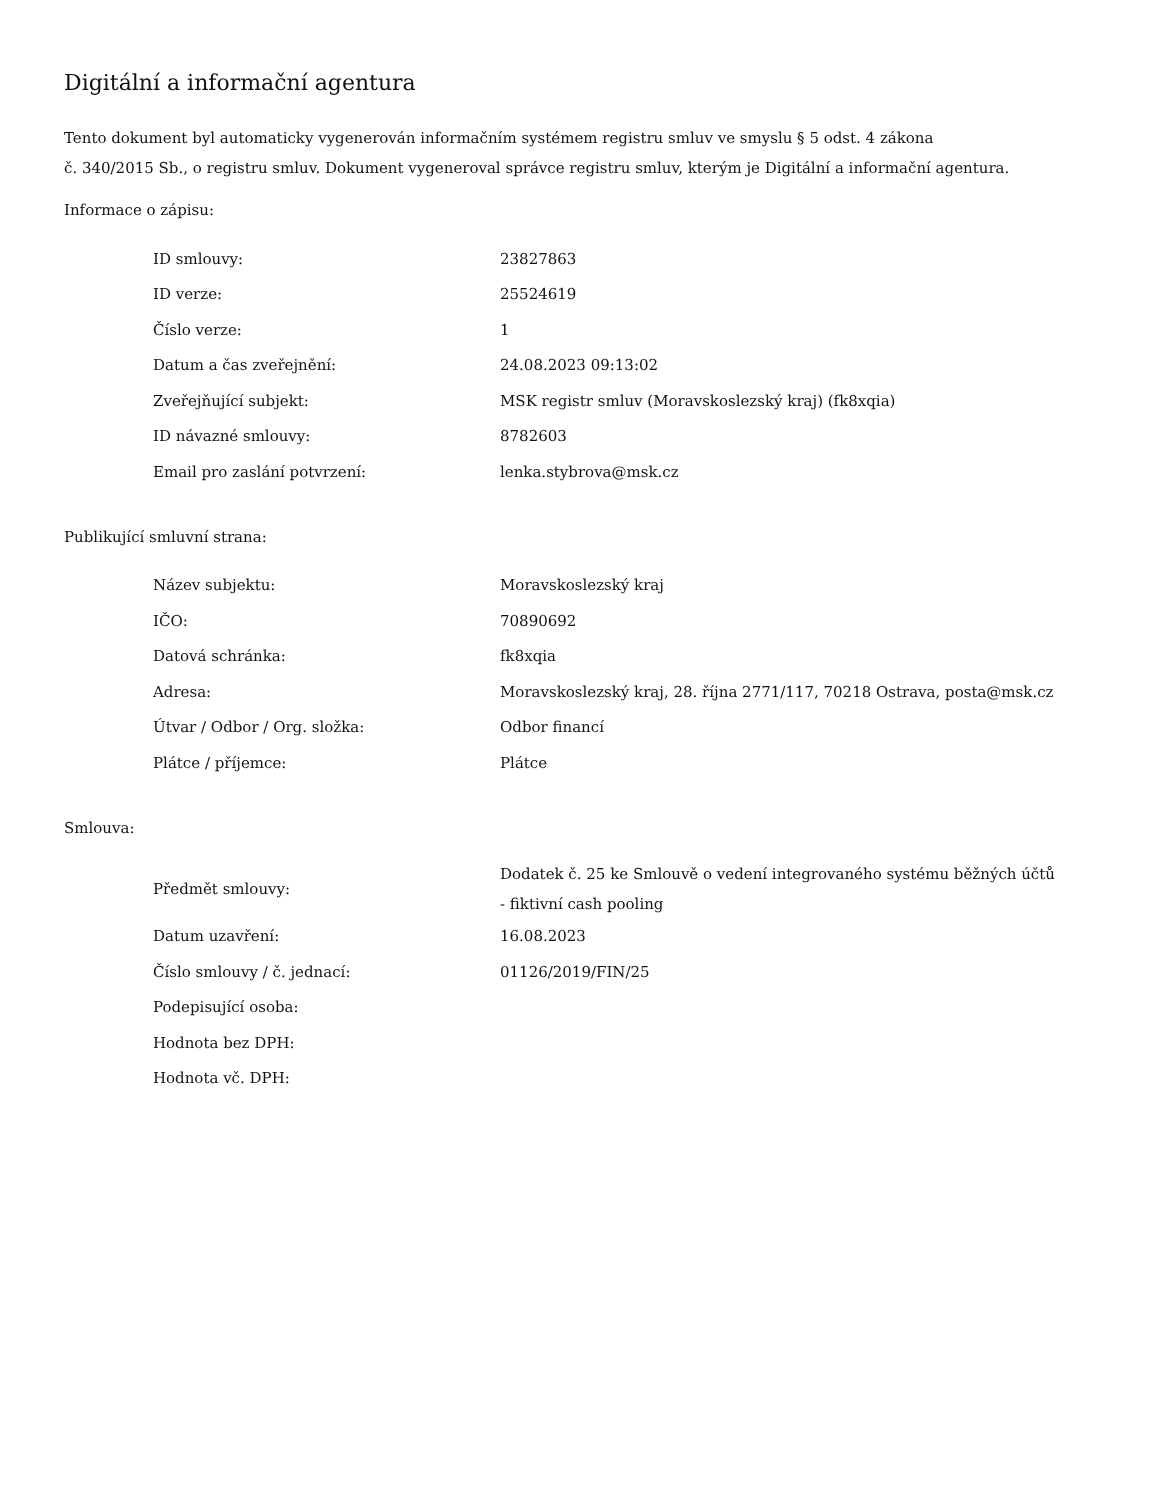Digitální a informační agentura
Tento dokument byl automaticky vygenerován informačním systémem registru smluv ve smyslu § 5 odst. 4 zákona
č. 340/2015 Sb., o registru smluv. Dokument vygeneroval správce registru smluv, kterým je Digitální a informační agentura.
Informace o zápisu:
| ID smlouvy: | 23827863 |
| ID verze: | 25524619 |
| Číslo verze: | 1 |
| Datum a čas zveřejnění: | 24.08.2023 09:13:02 |
| Zveřejňující subjekt: | MSK registr smluv (Moravskoslezský kraj) (fk8xqia) |
| ID návazné smlouvy: | 8782603 |
| Email pro zaslání potvrzení: | lenka.stybrova@msk.cz |
Publikující smluvní strana:
| Název subjektu: | Moravskoslezský kraj |
| IČO: | 70890692 |
| Datová schránka: | fk8xqia |
| Adresa: | Moravskoslezský kraj, 28. října 2771/117, 70218 Ostrava, posta@msk.cz |
| Útvar / Odbor / Org. složka: | Odbor financí |
| Plátce / příjemce: | Plátce |
Smlouva:
| Předmět smlouvy: | Dodatek č. 25 ke Smlouvě o vedení integrovaného systému běžných účtů - fiktivní cash pooling |
| Datum uzavření: | 16.08.2023 |
| Číslo smlouvy / č. jednací: | 01126/2019/FIN/25 |
| Podepisující osoba: | |
| Hodnota bez DPH: | |
| Hodnota vč. DPH: | |